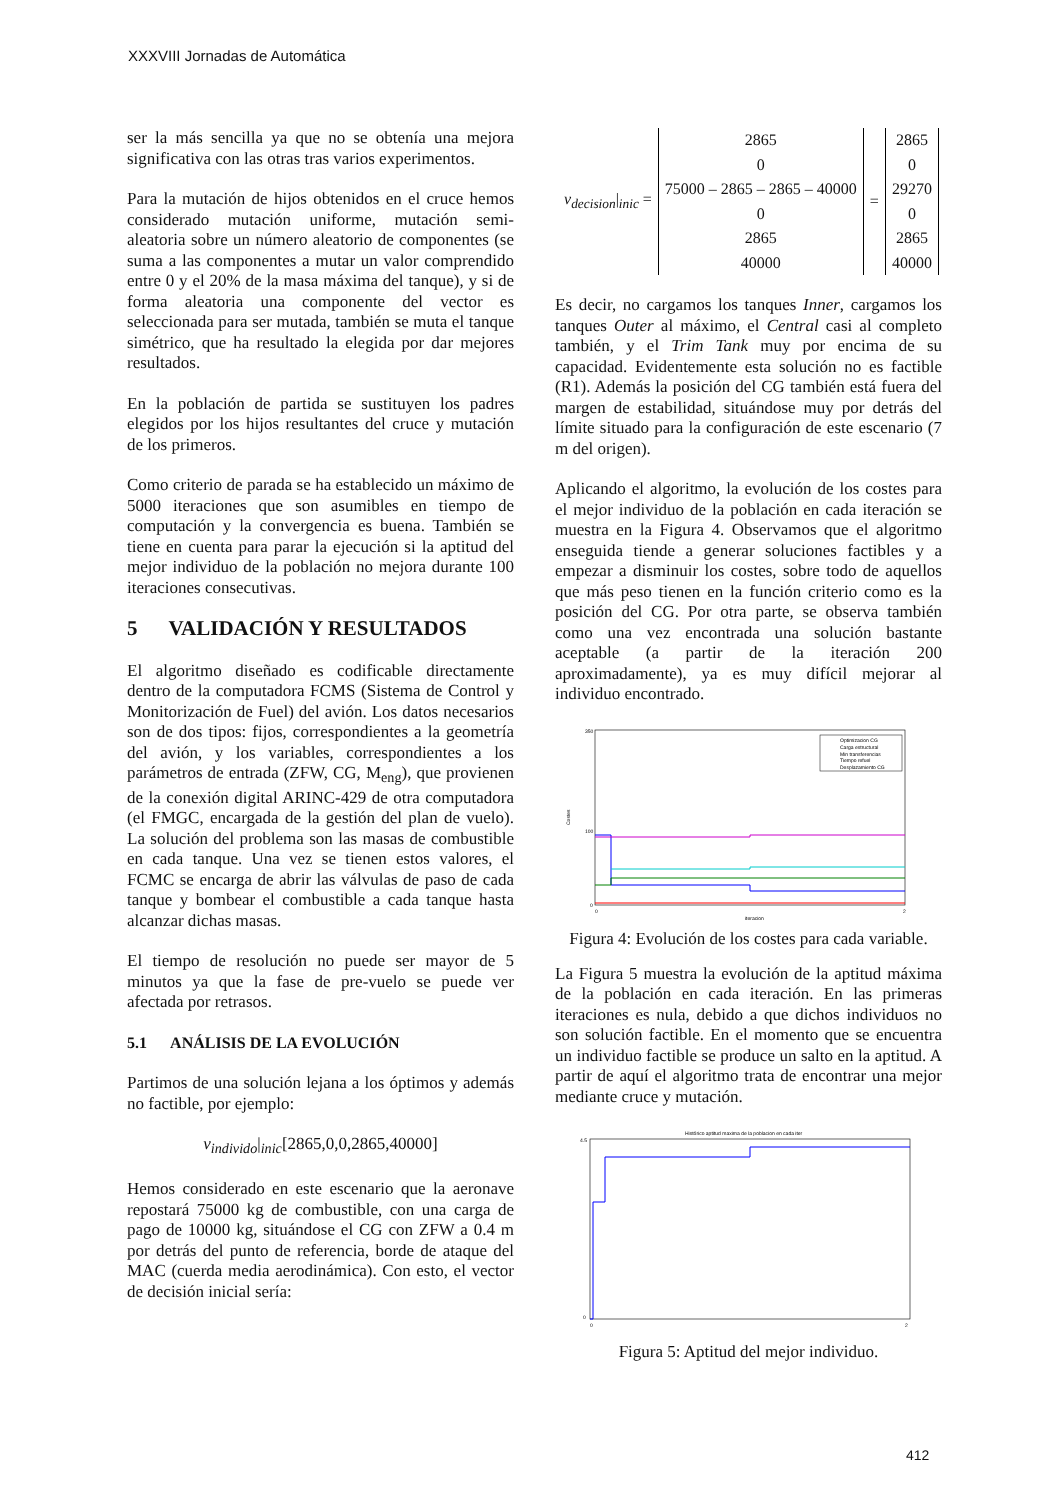XXXVIII Jornadas de Automática
ser la más sencilla ya que no se obtenía una mejora significativa con las otras tras varios experimentos.
Para la mutación de hijos obtenidos en el cruce hemos considerado mutación uniforme, mutación semi-aleatoria sobre un número aleatorio de componentes (se suma a las componentes a mutar un valor comprendido entre 0 y el 20% de la masa máxima del tanque), y si de forma aleatoria una componente del vector es seleccionada para ser mutada, también se muta el tanque simétrico, que ha resultado la elegida por dar mejores resultados.
En la población de partida se sustituyen los padres elegidos por los hijos resultantes del cruce y mutación de los primeros.
Como criterio de parada se ha establecido un máximo de 5000 iteraciones que son asumibles en tiempo de computación y la convergencia es buena. También se tiene en cuenta para parar la ejecución si la aptitud del mejor individuo de la población no mejora durante 100 iteraciones consecutivas.
5 VALIDACIÓN Y RESULTADOS
El algoritmo diseñado es codificable directamente dentro de la computadora FCMS (Sistema de Control y Monitorización de Fuel) del avión. Los datos necesarios son de dos tipos: fijos, correspondientes a la geometría del avión, y los variables, correspondientes a los parámetros de entrada (ZFW, CG, M<sub>eng</sub>), que provienen de la conexión digital ARINC-429 de otra computadora (el FMGC, encargada de la gestión del plan de vuelo). La solución del problema son las masas de combustible en cada tanque. Una vez se tienen estos valores, el FCMC se encarga de abrir las válvulas de paso de cada tanque y bombear el combustible a cada tanque hasta alcanzar dichas masas.
El tiempo de resolución no puede ser mayor de 5 minutos ya que la fase de pre-vuelo se puede ver afectada por retrasos.
5.1 ANÁLISIS DE LA EVOLUCIÓN
Partimos de una solución lejana a los óptimos y además no factible, por ejemplo:
v<sub>individo</sub>|<sub>inic</sub>[2865,0,0,2865,40000]
Hemos considerado en este escenario que la aeronave repostará 75000 kg de combustible, con una carga de pago de 10000 kg, situándose el CG con ZFW a 0.4 m por detrás del punto de referencia, borde de ataque del MAC (cuerda media aerodinámica). Con esto, el vector de decisión inicial sería:
| v<sub>decision</sub>/<sub>inic</sub> = | 2865 | = | 2865 |
| | 0 | | 0 |
| | 75000 – 2865 – 2865 – 40000 | | 29270 |
| | 0 | | 0 |
| | 2865 | | 2865 |
| | 40000 | | 40000 |
Es decir, no cargamos los tanques Inner, cargamos los tanques Outer al máximo, el Central casi al completo también, y el Trim Tank muy por encima de su capacidad. Evidentemente esta solución no es factible (R1). Además la posición del CG también está fuera del margen de estabilidad, situándose muy por detrás del límite situado para la configuración de este escenario (7 m del origen).
Aplicando el algoritmo, la evolución de los costes para el mejor individuo de la población en cada iteración se muestra en la Figura 4. Observamos que el algoritmo enseguida tiende a generar soluciones factibles y a empezar a disminuir los costes, sobre todo de aquellos que más peso tienen en la función criterio como es la posición del CG. Por otra parte, se observa también como una vez encontrada una solución bastante aceptable (a partir de la iteración 200 aproximadamente), ya es muy difícil mejorar al individuo encontrado.
350
100
0
Costes
iteracion
0
2
Optimizacion CG
Carga estructural
Min transferencias
Tiempo refuel
Desplazamiento CG
Figura 4: Evolución de los costes para cada variable.
La Figura 5 muestra la evolución de la aptitud máxima de la población en cada iteración. En las primeras iteraciones es nula, debido a que dichos individuos no son solución factible. En el momento que se encuentra un individuo factible se produce un salto en la aptitud. A partir de aquí el algoritmo trata de encontrar una mejor mediante cruce y mutación.
Histórico aptitud maxima de la poblacion en cada iter
4.5
0
0
2
Figura 5: Aptitud del mejor individuo.
412